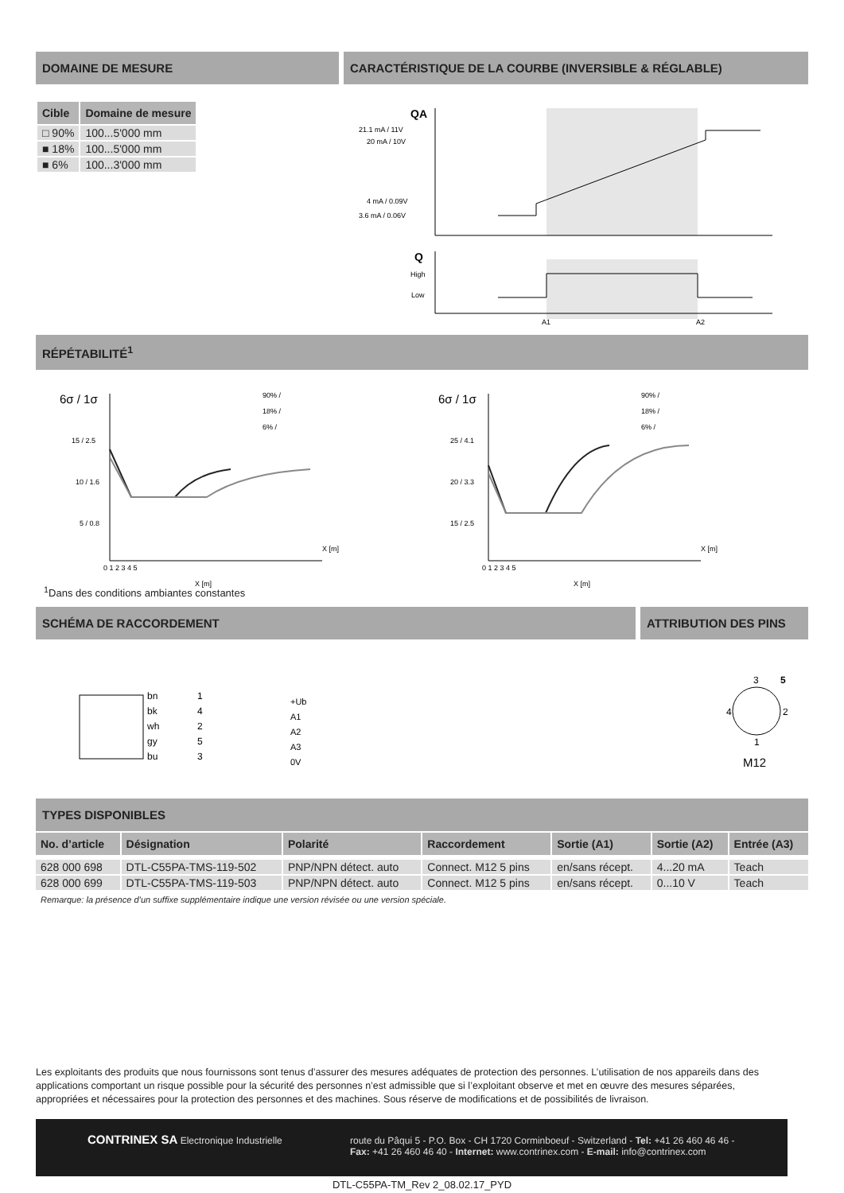DOMAINE DE MESURE CARACTÉRISTIQUE DE LA COURBE (INVERSIBLE & RÉGLABLE)
| Cible | Domaine de mesure |
| --- | --- |
| □ 90% | 100...5'000 mm |
| ■ 18% | 100...5'000 mm |
| ■ 6% | 100...3'000 mm |
QA
21.1 mA / 11V
20 mA / 10V
4 mA / 0.09V
3.6 mA / 0.06V
Q
High
Low
A1
A2
RÉPÉTABILITÉ<sup>1</sup>
6σ / 1σ
15 / 2.5
10 / 1.6
5 / 0.8
0 1 2 3 4 5
X [m]
90% /
18% /
6% /
X [m]
6σ / 1σ
25 / 4.1
20 / 3.3
15 / 2.5
0 1 2 3 4 5
X [m]
90% /
18% /
6% /
X [m]
<sup>1</sup> Dans des conditions ambiantes constantes
SCHÉMA DE RACCORDEMENT ATTRIBUTION DES PINS
bn
bk
wh
gy
bu
1
4
2
5
3
+Ub
A1
A2
A3
0V
3
5
4
2
1
M12
TYPES DISPONIBLES
| No. d’article | Désignation | Polarité | Raccordement | Sortie (A1) | Sortie (A2) | Entrée (A3) |
| --- | --- | --- | --- | --- | --- | --- |
| 628 000 698 | DTL-C55PA-TMS-119-502 | PNP/NPN détect. auto | Connect. M12 5 pins | en/sans récept. | 4...20 mA | Teach |
| 628 000 699 | DTL-C55PA-TMS-119-503 | PNP/NPN détect. auto | Connect. M12 5 pins | en/sans récept. | 0...10 V | Teach |
Remarque: la présence d’un suffixe supplémentaire indique une version révisée ou une version spéciale.
Les exploitants des produits que nous fournissons sont tenus d’assurer des mesures adéquates de protection des personnes. L’utilisation de nos appareils dans des applications comportant un risque possible pour la sécurité des personnes n’est admissible que si l’exploitant observe et met en œuvre des mesures séparées, appropriées et nécessaires pour la protection des personnes et des machines. Sous réserve de modifications et de possibilités de livraison.
CONTRINEX SA Electronique Industrielle
route du Pâqui 5 - P.O. Box - CH 1720 Corminboeuf - Switzerland - Tel: +41 26 460 46 46 -
Fax: +41 26 460 46 40 - Internet: www.contrinex.com - E-mail: info@contrinex.com
DTL-C55PA-TM_Rev 2_08.02.17_PYD